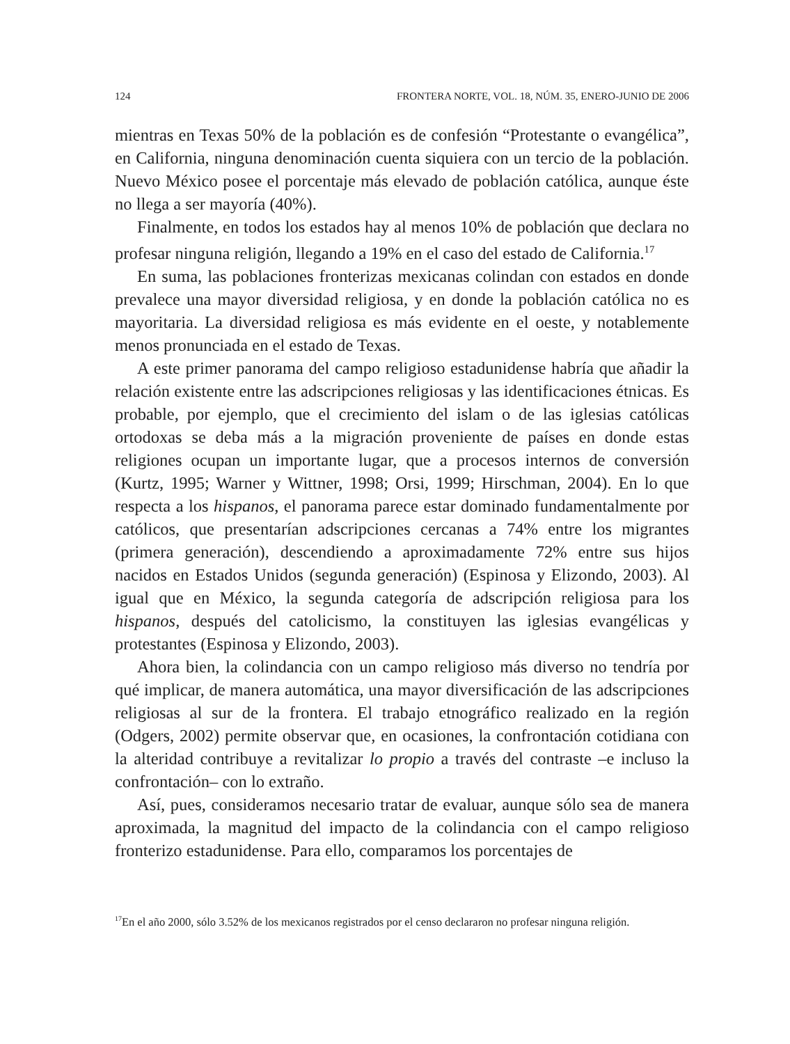124 FRONTERA NORTE, VOL. 18, NÚM. 35, ENERO-JUNIO DE 2006
mientras en Texas 50% de la población es de confesión “Protestante o evangélica”, en California, ninguna denominación cuenta siquiera con un tercio de la población. Nuevo México posee el porcentaje más elevado de población católica, aunque éste no llega a ser mayoría (40%).
Finalmente, en todos los estados hay al menos 10% de población que declara no profesar ninguna religión, llegando a 19% en el caso del estado de California.<sup>17</sup>
En suma, las poblaciones fronterizas mexicanas colindan con estados en donde prevalece una mayor diversidad religiosa, y en donde la población católica no es mayoritaria. La diversidad religiosa es más evidente en el oeste, y notablemente menos pronunciada en el estado de Texas.
A este primer panorama del campo religioso estadunidense habría que añadir la relación existente entre las adscripciones religiosas y las identificaciones étnicas. Es probable, por ejemplo, que el crecimiento del islam o de las iglesias católicas ortodoxas se deba más a la migración proveniente de países en donde estas religiones ocupan un importante lugar, que a procesos internos de conversión (Kurtz, 1995; Warner y Wittner, 1998; Orsi, 1999; Hirschman, 2004). En lo que respecta a los hispanos, el panorama parece estar dominado fundamentalmente por católicos, que presentarían adscripciones cercanas a 74% entre los migrantes (primera generación), descendiendo a aproximadamente 72% entre sus hijos nacidos en Estados Unidos (segunda generación) (Espinosa y Elizondo, 2003). Al igual que en México, la segunda categoría de adscripción religiosa para los hispanos, después del catolicismo, la constituyen las iglesias evangélicas y protestantes (Espinosa y Elizondo, 2003).
Ahora bien, la colindancia con un campo religioso más diverso no tendría por qué implicar, de manera automática, una mayor diversificación de las adscripciones religiosas al sur de la frontera. El trabajo etnográfico realizado en la región (Odgers, 2002) permite observar que, en ocasiones, la confrontación cotidiana con la alteridad contribuye a revitalizar lo propio a través del contraste –e incluso la confrontación– con lo extraño.
Así, pues, consideramos necesario tratar de evaluar, aunque sólo sea de manera aproximada, la magnitud del impacto de la colindancia con el campo religioso fronterizo estadunidense. Para ello, comparamos los porcentajes de
<sup>17</sup> En el año 2000, sólo 3.52% de los mexicanos registrados por el censo declararon no profesar ninguna religión.